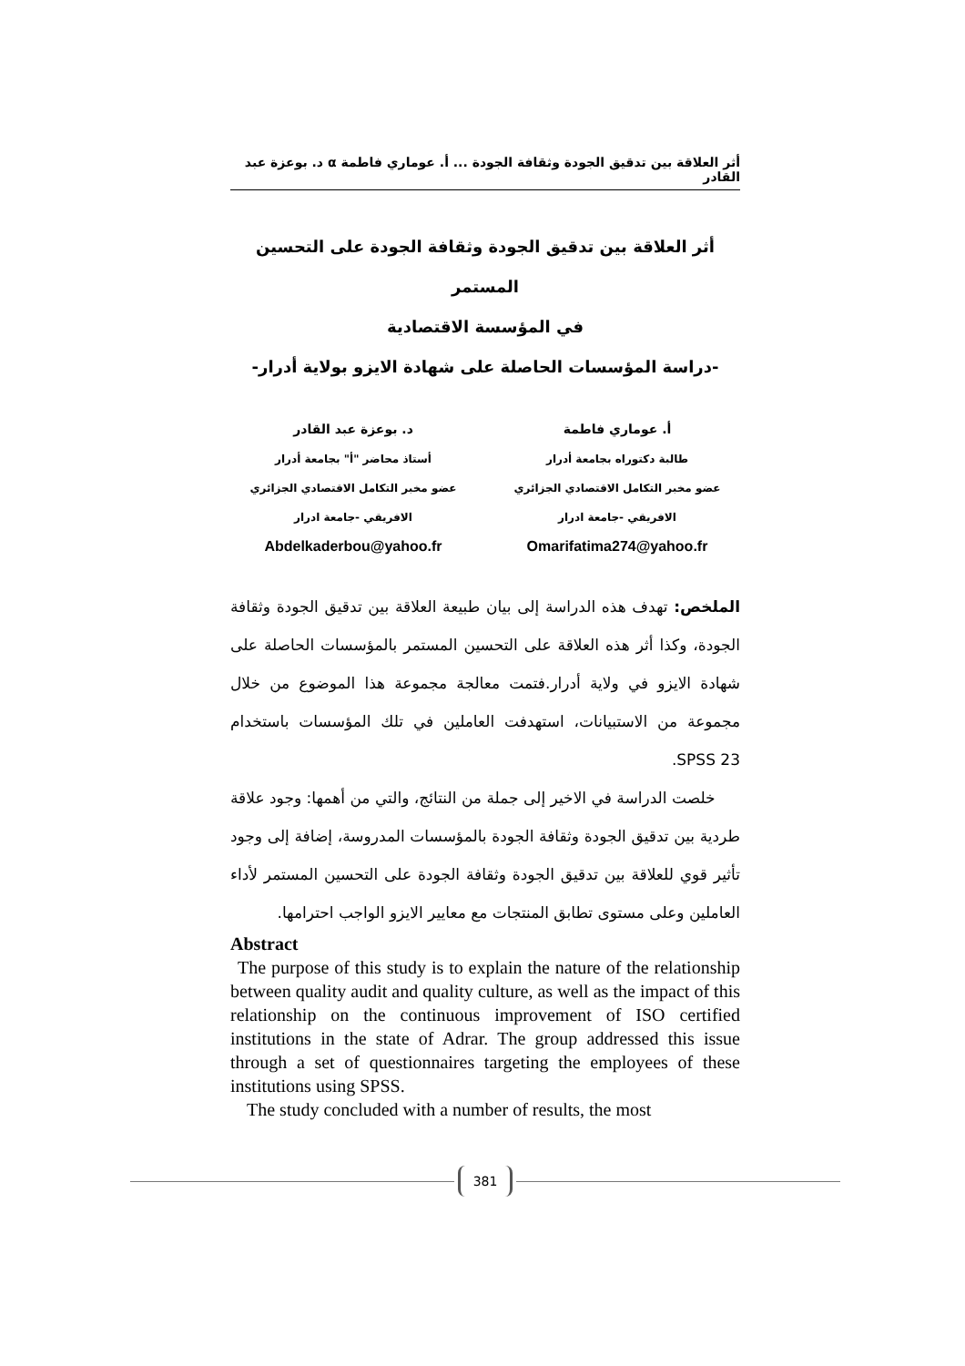أثر العلاقة بين تدقيق الجودة وثقافة الجودة ... أ. عوماري فاطمة α د. بوعزة عبد القادر
أثر العلاقة بين تدقيق الجودة وثقافة الجودة على التحسين المستمر
في المؤسسة الاقتصادية
-دراسة المؤسسات الحاصلة على شهادة الايزو بولاية أدرار-
أ. عوماري فاطمة
طالبة دكتوراه بجامعة أدرار
عضو مخبر التكامل الاقتصادي الجزائري
الافريقي -جامعة ادرار
Omarifatima274@yahoo.fr
د. بوعزة عبد القادر
أستاذ محاضر "أ" بجامعة أدرار
عضو مخبر التكامل الاقتصادي الجزائري
الافريقي -جامعة ادرار
Abdelkaderbou@yahoo.fr
الملخص: تهدف هذه الدراسة إلى بيان طبيعة العلاقة بين تدقيق الجودة وثقافة الجودة، وكذا أثر هذه العلاقة على التحسين المستمر بالمؤسسات الحاصلة على شهادة الايزو في ولاية أدرار.فتمت معالجة مجموعة هذا الموضوع من خلال مجموعة من الاستبيانات، استهدفت العاملين في تلك المؤسسات باستخدام SPSS 23.
خلصت الدراسة في الاخير إلى جملة من النتائج، والتي من أهمها: وجود علاقة طردية بين تدقيق الجودة وثقافة الجودة بالمؤسسات المدروسة، إضافة إلى وجود تأثير قوي للعلاقة بين تدقيق الجودة وثقافة الجودة على التحسين المستمر لأداء العاملين وعلى مستوى تطابق المنتجات مع معايير الايزو الواجب احترامها.
Abstract
The purpose of this study is to explain the nature of the relationship between quality audit and quality culture, as well as the impact of this relationship on the continuous improvement of ISO certified institutions in the state of Adrar. The group addressed this issue through a set of questionnaires targeting the employees of these institutions using SPSS.
The study concluded with a number of results, the most
381